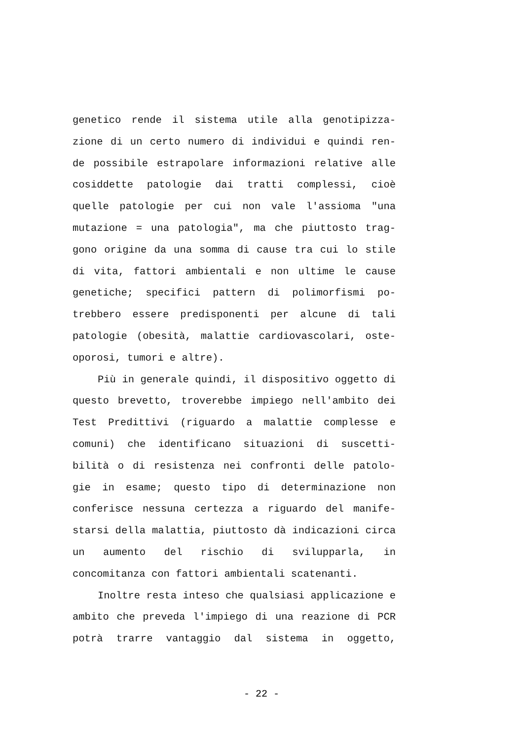genetico rende il sistema utile alla genotipizza- zione di un certo numero di individui e quindi ren- de possibile estrapolare informazioni relative alle cosiddette patologie dai tratti complessi, cioè quelle patologie per cui non vale l'assioma "una mutazione = una patologia", ma che piuttosto trag- gono origine da una somma di cause tra cui lo stile di vita, fattori ambientali e non ultime le cause genetiche; specifici pattern di polimorfismi po- trebbero essere predisponenti per alcune di tali patologie (obesità, malattie cardiovascolari, oste-
oporosi, tumori e altre).
Più in generale quindi, il dispositivo oggetto di questo brevetto, troverebbe impiego nell'ambito dei Test Predittivi (riguardo a malattie complesse e comuni) che identificano situazioni di suscetti- bilità o di resistenza nei confronti delle patolo- gie in esame; questo tipo di determinazione non conferisce nessuna certezza a riguardo del manife- starsi della malattia, piuttosto dà indicazioni circa un aumento del rischio di svilupparla, in
concomitanza con fattori ambientali scatenanti.
Inoltre resta inteso che qualsiasi applicazione e ambito che preveda l'impiego di una reazione di PCR potrà trarre vantaggio dal sistema in oggetto,
- 22 -